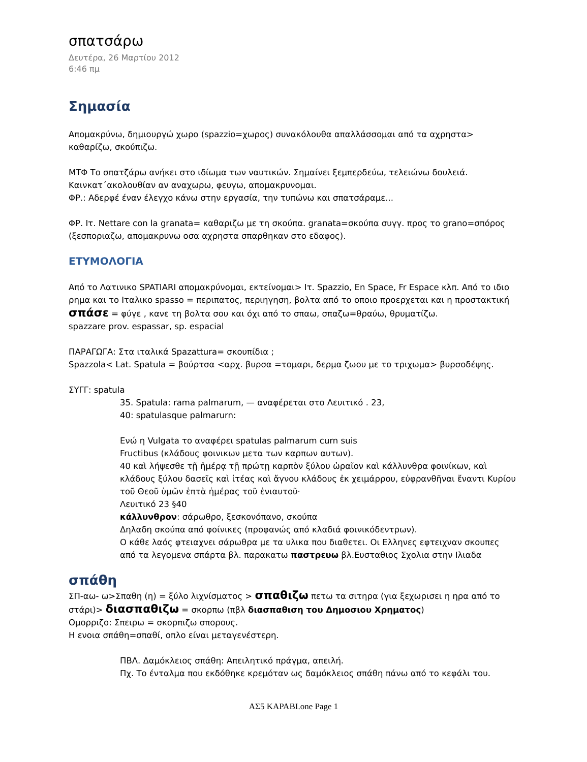σπατσάρω
Δευτέρα, 26 Μαρτίου 2012
6:46 πμ
Σημασία
Απομακρύνω, δημιουργώ χωρο (spazzio=χωρος) συνακόλουθα απαλλάσσομαι από τα αχρηστα> καθαρίζω, σκούπιζω.
ΜΤΦ Το σπατζάρω ανήκει στο ιδίωμα των ναυτικών. Σημαίνει ξεμπερδεύω, τελειώνω δουλειά. Καινκατ΄ακολουθίαν αν αναχωρω, φευγω, απομακρυνομαι.
ΦΡ.: Αδερφέ έναν έλεγχο κάνω στην εργασία, την τυπώνω και σπατσάραμε...
ΦΡ. Ιτ. Nettare con la granata= καθαριζω με τη σκούπα. granata=σκούπα συγγ. προς το grano=σπόρος (ξεσποριαζω, απομακρυνω οσα αχρηστα σπαρθηκαν στο εδαφος).
ΕΤΥΜΟΛΟΓΙΑ
Από το Λατινικο SPATIARI απομακρύνομαι, εκτείνομαι> Ιτ. Spazzio, En Space, Fr Espace κλπ. Από το ιδιο ρημα και το Ιταλικο spasso = περιπατος, περιηγηση, βολτα από το οποιο προερχεται και η προστακτική σπάσε = φύγε , κανε τη βολτα σου και όχι από το σπαω, σπαζω=θραύω, θρυματίζω.
spazzare prov. espassar, sp. espacial
ΠΑΡΑΓΩΓΑ: Στα ιταλικά Spazattura= σκουπίδια ;
Spazzola< Lat. Spatula = βούρτσα <αρχ. βυρσα =τομαρι, δερμα ζωου με το τριχωμα> βυρσοδέψης.
ΣΥΓΓ: spatula
35. Spatula: rama palmarum, — αναφέρεται στο Λευιτικό . 23,
40: spatulasque palmarurn:
Ενώ η Vulgata το αναφέρει spatulas palmarum curn suis
Fructibus (κλάδους φοινικων μετα των καρπων αυτων).
40 καὶ λήψεσθε τῇ ἡμέρᾳ τῇ πρώτῃ καρπὸν ξύλου ὡραῖον καὶ κάλλυνθρα φοινίκων, καὶ κλάδους ξύλου δασεῖς καὶ ἰτέας καὶ ἄγνου κλάδους ἐκ χειμάρρου, εὐφρανθῆναι ἔναντι Κυρίου τοῦ Θεοῦ ὑμῶν ἑπτὰ ἡμέρας τοῦ ἐνιαυτοῦ·
Λευιτικό 23 §40
κάλλυνθρον: σάρωθρο, ξεσκονόπανο, σκούπα
Δηλαδη σκούπα από φοίνικες (προφανώς από κλαδιά φοινικόδεντρων).
Ο κάθε λαός φτειαχνει σάρωθρα με τα υλικα που διαθετει. Οι Ελληνες εφτειχναν σκουπες από τα λεγομενα σπάρτα βλ. παρακατω παστρευω βλ.Ευσταθιος Σχολια στην Ιλιαδα
σπάθη
ΣΠ-αω- ω>Σπαθη (η) = ξύλο λιχνίσματος > σπαθιζω πετω τα σιτηρα (για ξεχωρισει η ηρα από το στάρι)> διασπαθιζω = σκορπω (πβλ διασπαθιση του Δημοσιου Χρηματος)
Ομορριζο: Σπειρω = σκορπιζω σπορους.
Η ενοια σπάθη=σπαθί, οπλο είναι μεταγενέστερη.
ΠΒΛ. Δαμόκλειος σπάθη: Απειλητικό πράγμα, απειλή.
Πχ. Το ένταλμα που εκδόθηκε κρεμόταν ως δαμόκλειος σπάθη πάνω από το κεφάλι του.
ΑΣ5 ΚΑΡΑΒΙ.one Page 1